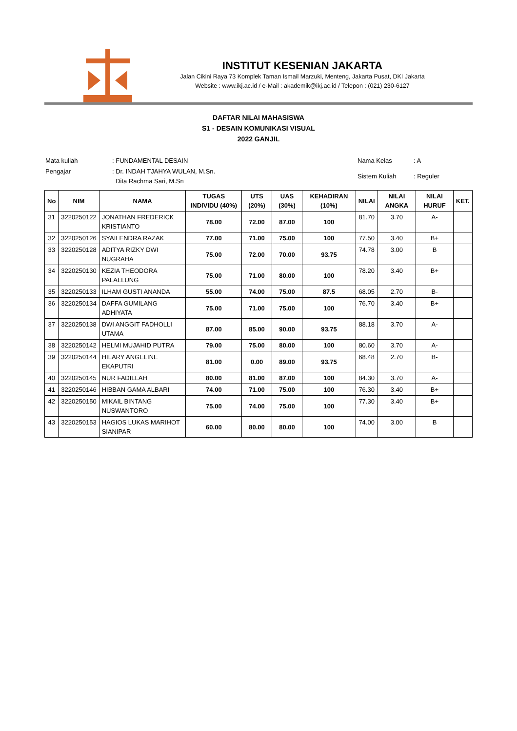INSTITUT KESENIAN JAKARTA
Jalan Cikini Raya 73 Komplek Taman Ismail Marzuki, Menteng, Jakarta Pusat, DKI Jakarta
Website : www.ikj.ac.id / e-Mail : akademik@ikj.ac.id / Telepon : (021) 230-6127
DAFTAR NILAI MAHASISWA
S1 - DESAIN KOMUNIKASI VISUAL
2022 GANJIL
| Mata kuliah | : FUNDAMENTAL DESAIN |
| Pengajar | : Dr. INDAH TJAHYA WULAN, M.Sn. Dita Rachma Sari, M.Sn |
| Nama Kelas | : A |
| Sistem Kuliah | : Reguler |
| No | NIM | NAMA | TUGAS INDIVIDU (40%) | UTS (20%) | UAS (30%) | KEHADIRAN (10%) | NILAI | NILAI ANGKA | NILAI HURUF | KET. |
| --- | --- | --- | --- | --- | --- | --- | --- | --- | --- | --- |
| 31 | 3220250122 | JONATHAN FREDERICK KRISTIANTO | 78.00 | 72.00 | 87.00 | 100 | 81.70 | 3.70 | A- | |
| 32 | 3220250126 | SYAILENDRA RAZAK | 77.00 | 71.00 | 75.00 | 100 | 77.50 | 3.40 | B+ | |
| 33 | 3220250128 | ADITYA RIZKY DWI NUGRAHA | 75.00 | 72.00 | 70.00 | 93.75 | 74.78 | 3.00 | B | |
| 34 | 3220250130 | KEZIA THEODORA PALALLUNG | 75.00 | 71.00 | 80.00 | 100 | 78.20 | 3.40 | B+ | |
| 35 | 3220250133 | ILHAM GUSTI ANANDA | 55.00 | 74.00 | 75.00 | 87.5 | 68.05 | 2.70 | B- | |
| 36 | 3220250134 | DAFFA GUMILANG ADHIYATA | 75.00 | 71.00 | 75.00 | 100 | 76.70 | 3.40 | B+ | |
| 37 | 3220250138 | DWI ANGGIT FADHOLLI UTAMA | 87.00 | 85.00 | 90.00 | 93.75 | 88.18 | 3.70 | A- | |
| 38 | 3220250142 | HELMI MUJAHID PUTRA | 79.00 | 75.00 | 80.00 | 100 | 80.60 | 3.70 | A- | |
| 39 | 3220250144 | HILARY ANGELINE EKAPUTRI | 81.00 | 0.00 | 89.00 | 93.75 | 68.48 | 2.70 | B- | |
| 40 | 3220250145 | NUR FADILLAH | 80.00 | 81.00 | 87.00 | 100 | 84.30 | 3.70 | A- | |
| 41 | 3220250146 | HIBBAN GAMA ALBARI | 74.00 | 71.00 | 75.00 | 100 | 76.30 | 3.40 | B+ | |
| 42 | 3220250150 | MIKAIL BINTANG NUSWANTORO | 75.00 | 74.00 | 75.00 | 100 | 77.30 | 3.40 | B+ | |
| 43 | 3220250153 | HAGIOS LUKAS MARIHOT SIANIPAR | 60.00 | 80.00 | 80.00 | 100 | 74.00 | 3.00 | B | |